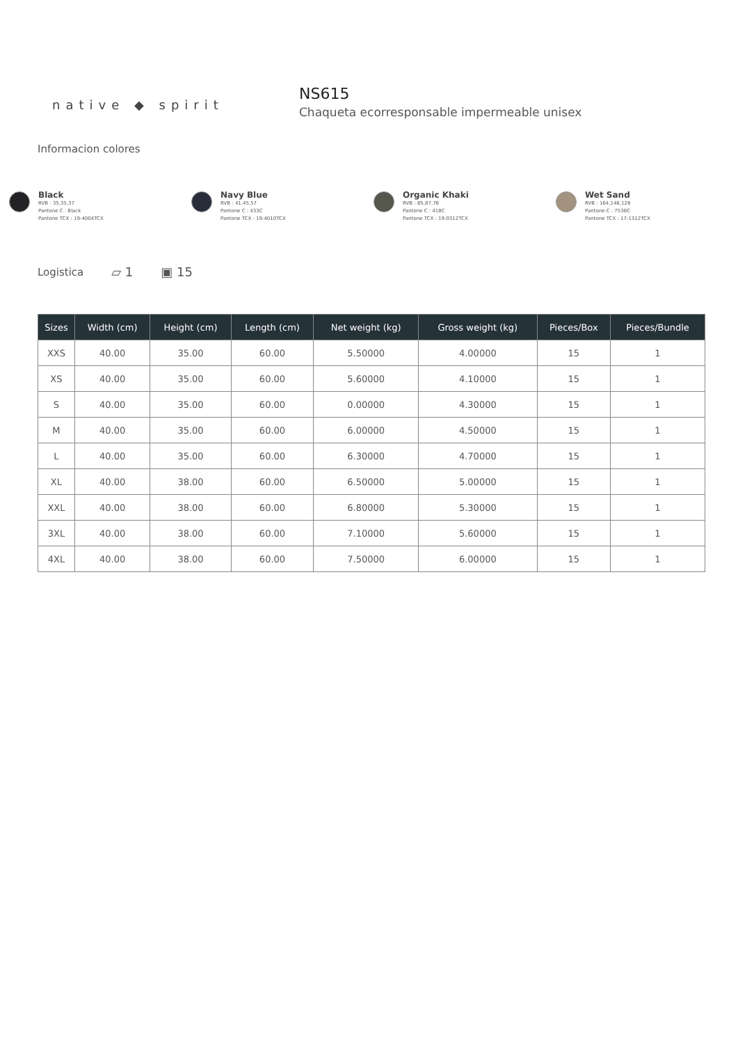native ◆ spirit
NS615
Chaqueta ecorresponsable impermeable unisex
Informacion colores
Black
RVB : 35,35,37
Pantone C : Black
Pantone TCX : 19-4004TCX
Navy Blue
RVB : 41,45,57
Pantone C : 433C
Pantone TCX : 19-4010TCX
Organic Khaki
RVB : 85,87,76
Pantone C : 418C
Pantone TCX : 19-0312TCX
Wet Sand
RVB : 164,146,128
Pantone C : 7536C
Pantone TCX : 17-1312TCX
Logistica ▱ 1 ▣ 15
| Sizes | Width (cm) | Height (cm) | Length (cm) | Net weight (kg) | Gross weight (kg) | Pieces/Box | Pieces/Bundle |
| --- | --- | --- | --- | --- | --- | --- | --- |
| XXS | 40.00 | 35.00 | 60.00 | 5.50000 | 4.00000 | 15 | 1 |
| XS | 40.00 | 35.00 | 60.00 | 5.60000 | 4.10000 | 15 | 1 |
| S | 40.00 | 35.00 | 60.00 | 0.00000 | 4.30000 | 15 | 1 |
| M | 40.00 | 35.00 | 60.00 | 6.00000 | 4.50000 | 15 | 1 |
| L | 40.00 | 35.00 | 60.00 | 6.30000 | 4.70000 | 15 | 1 |
| XL | 40.00 | 38.00 | 60.00 | 6.50000 | 5.00000 | 15 | 1 |
| XXL | 40.00 | 38.00 | 60.00 | 6.80000 | 5.30000 | 15 | 1 |
| 3XL | 40.00 | 38.00 | 60.00 | 7.10000 | 5.60000 | 15 | 1 |
| 4XL | 40.00 | 38.00 | 60.00 | 7.50000 | 6.00000 | 15 | 1 |